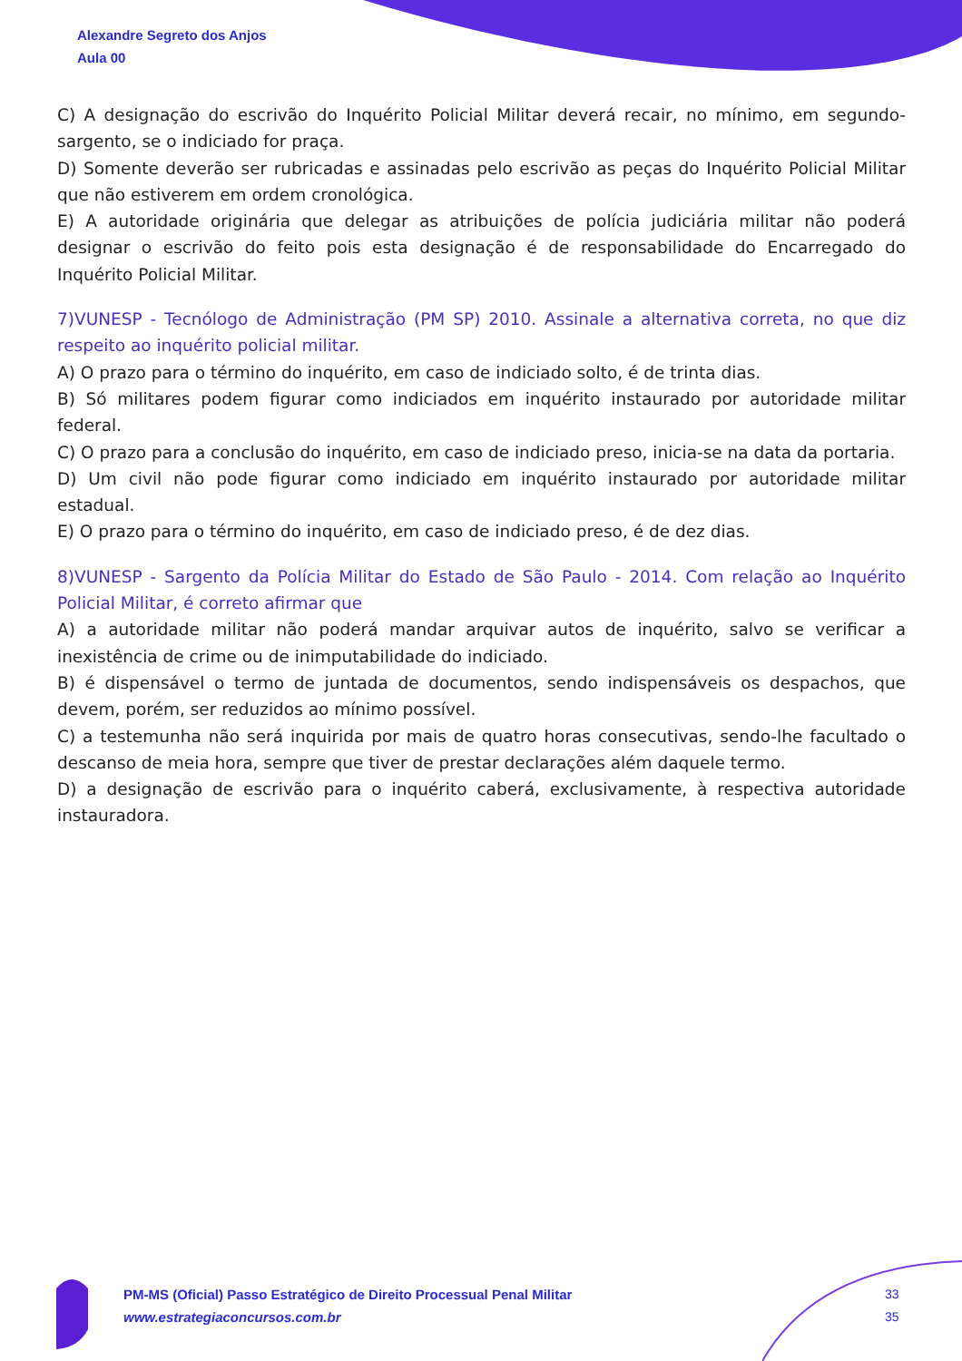Alexandre Segreto dos Anjos
Aula 00
C) A designação do escrivão do Inquérito Policial Militar deverá recair, no mínimo, em segundo-sargento, se o indiciado for praça.
D) Somente deverão ser rubricadas e assinadas pelo escrivão as peças do Inquérito Policial Militar que não estiverem em ordem cronológica.
E) A autoridade originária que delegar as atribuições de polícia judiciária militar não poderá designar o escrivão do feito pois esta designação é de responsabilidade do Encarregado do Inquérito Policial Militar.
7)VUNESP - Tecnólogo de Administração (PM SP) 2010. Assinale a alternativa correta, no que diz respeito ao inquérito policial militar.
A) O prazo para o término do inquérito, em caso de indiciado solto, é de trinta dias.
B) Só militares podem figurar como indiciados em inquérito instaurado por autoridade militar federal.
C) O prazo para a conclusão do inquérito, em caso de indiciado preso, inicia-se na data da portaria.
D) Um civil não pode figurar como indiciado em inquérito instaurado por autoridade militar estadual.
E) O prazo para o término do inquérito, em caso de indiciado preso, é de dez dias.
8)VUNESP - Sargento da Polícia Militar do Estado de São Paulo - 2014. Com relação ao Inquérito Policial Militar, é correto afirmar que
A) a autoridade militar não poderá mandar arquivar autos de inquérito, salvo se verificar a inexistência de crime ou de inimputabilidade do indiciado.
B) é dispensável o termo de juntada de documentos, sendo indispensáveis os despachos, que devem, porém, ser reduzidos ao mínimo possível.
C) a testemunha não será inquirida por mais de quatro horas consecutivas, sendo-lhe facultado o descanso de meia hora, sempre que tiver de prestar declarações além daquele termo.
D) a designação de escrivão para o inquérito caberá, exclusivamente, à respectiva autoridade instauradora.
PM-MS (Oficial) Passo Estratégico de Direito Processual Penal Militar
www.estrategiaconcursos.com.br
33
35